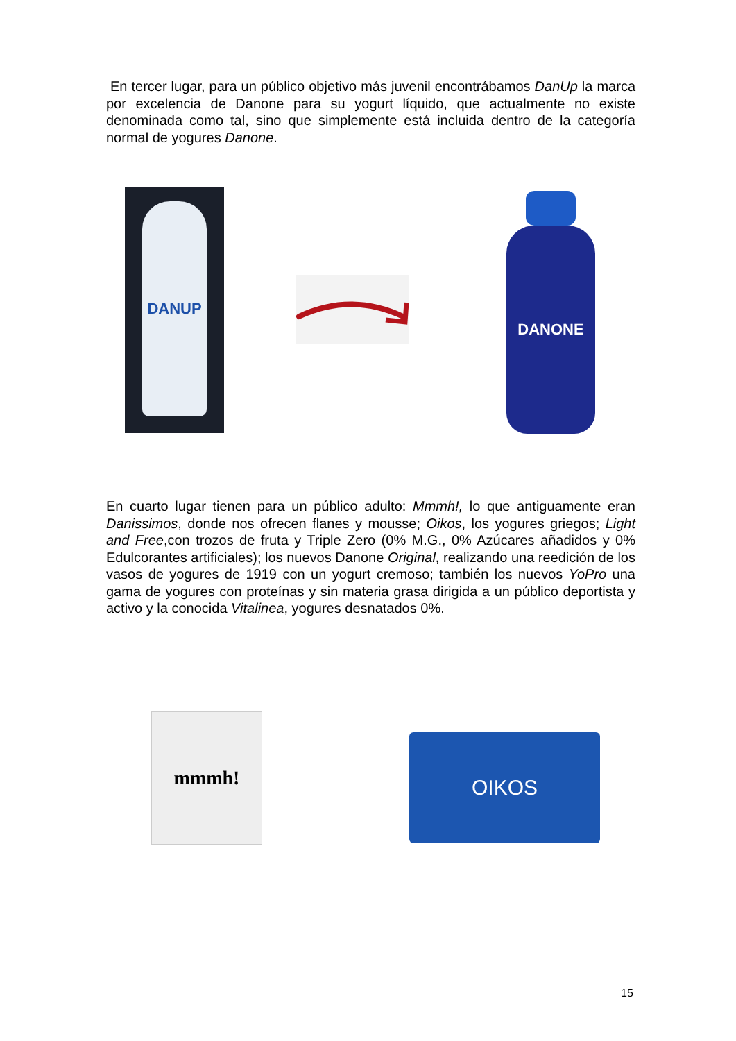En tercer lugar, para un público objetivo más juvenil encontrábamos DanUp la marca por excelencia de Danone para su yogurt líquido, que actualmente no existe denominada como tal, sino que simplemente está incluida dentro de la categoría normal de yogures Danone.
DANUP DANONE
En cuarto lugar tienen para un público adulto: Mmmh!, lo que antiguamente eran Danissimos, donde nos ofrecen flanes y mousse; Oikos, los yogures griegos; Light and Free,con trozos de fruta y Triple Zero (0% M.G., 0% Azúcares añadidos y 0% Edulcorantes artificiales); los nuevos Danone Original, realizando una reedición de los vasos de yogures de 1919 con un yogurt cremoso; también los nuevos YoPro una gama de yogures con proteínas y sin materia grasa dirigida a un público deportista y activo y la conocida Vitalinea, yogures desnatados 0%.
mmmh!
OIKOS
15